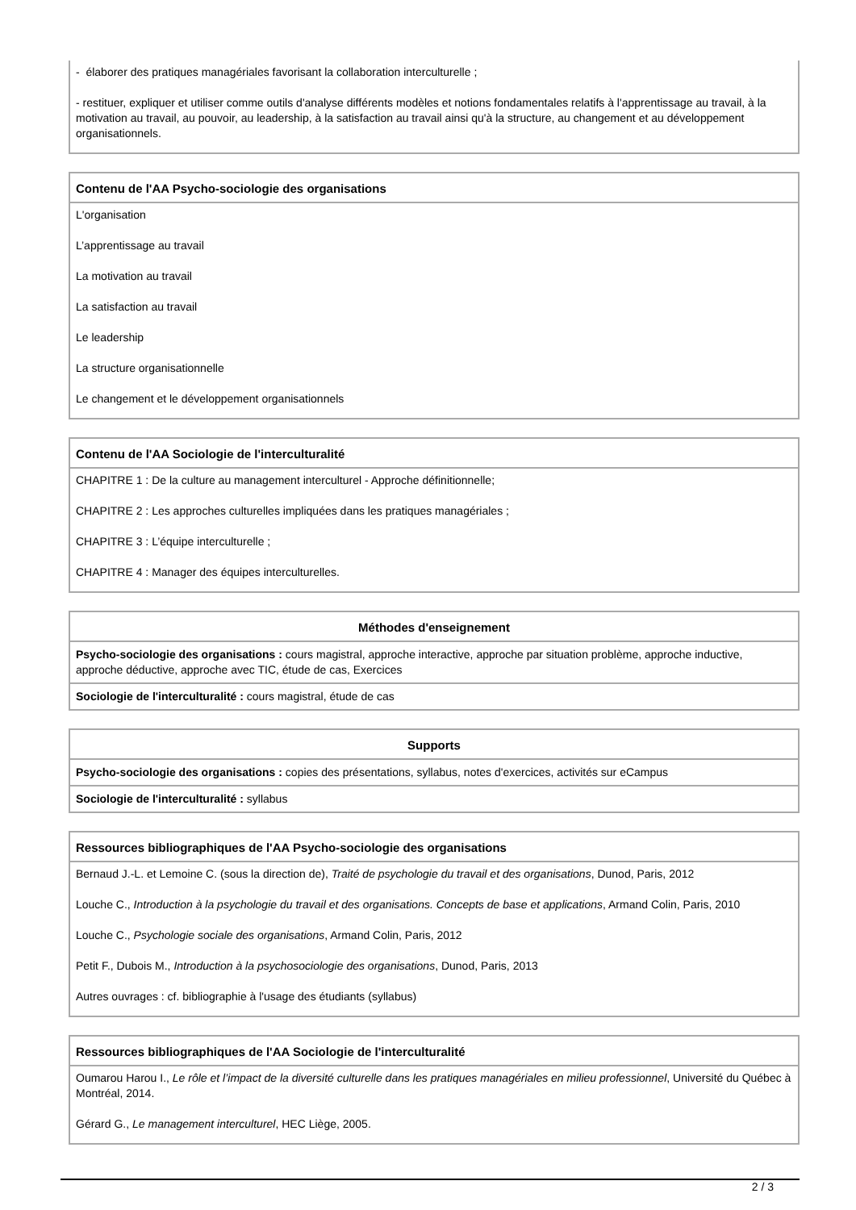- élaborer des pratiques managériales favorisant la collaboration interculturelle ;
- restituer, expliquer et utiliser comme outils d'analyse différents modèles et notions fondamentales relatifs à l'apprentissage au travail, à la motivation au travail, au pouvoir, au leadership, à la satisfaction au travail ainsi qu'à la structure, au changement et au développement organisationnels.
Contenu de l'AA Psycho-sociologie des organisations
L'organisation
L’apprentissage au travail
La motivation au travail
La satisfaction au travail
Le leadership
La structure organisationnelle
Le changement et le développement organisationnels
Contenu de l'AA Sociologie de l'interculturalité
CHAPITRE 1 : De la culture au management interculturel - Approche définitionnelle;
CHAPITRE 2 : Les approches culturelles impliquées dans les pratiques managériales ;
CHAPITRE 3 : L’équipe interculturelle ;
CHAPITRE 4 : Manager des équipes interculturelles.
Méthodes d'enseignement
Psycho-sociologie des organisations : cours magistral, approche interactive, approche par situation problème, approche inductive, approche déductive, approche avec TIC, étude de cas, Exercices
Sociologie de l'interculturalité : cours magistral, étude de cas
Supports
Psycho-sociologie des organisations : copies des présentations, syllabus, notes d'exercices, activités sur eCampus
Sociologie de l'interculturalité : syllabus
Ressources bibliographiques de l'AA Psycho-sociologie des organisations
Bernaud J.-L. et Lemoine C. (sous la direction de), Traité de psychologie du travail et des organisations, Dunod, Paris, 2012
Louche C., Introduction à la psychologie du travail et des organisations. Concepts de base et applications, Armand Colin, Paris, 2010
Louche C., Psychologie sociale des organisations, Armand Colin, Paris, 2012
Petit F., Dubois M., Introduction à la psychosociologie des organisations, Dunod, Paris, 2013
Autres ouvrages : cf. bibliographie à l'usage des étudiants (syllabus)
Ressources bibliographiques de l'AA Sociologie de l'interculturalité
Oumarou Harou I., Le rôle et l’impact de la diversité culturelle dans les pratiques managériales en milieu professionnel, Université du Québec à Montréal, 2014.
Gérard G., Le management interculturel, HEC Liège, 2005.
2 / 3